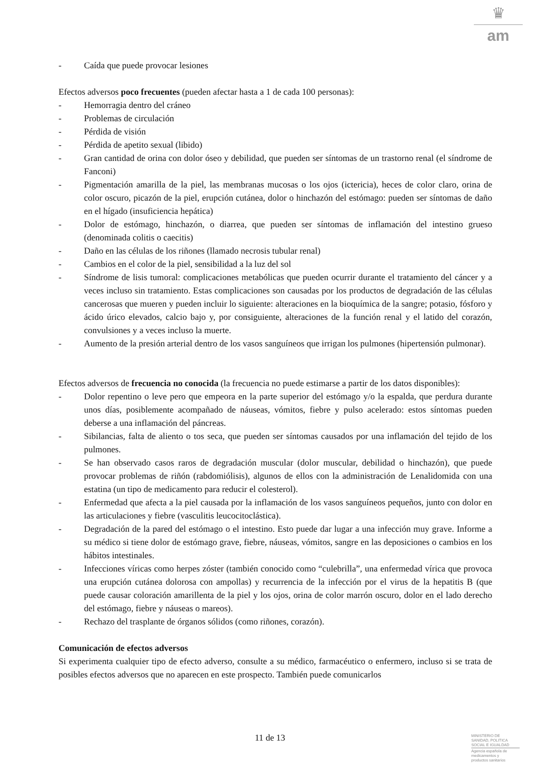♛
am
- Caída que puede provocar lesiones
Efectos adversos poco frecuentes (pueden afectar hasta a 1 de cada 100 personas):
- Hemorragia dentro del cráneo
- Problemas de circulación
- Pérdida de visión
- Pérdida de apetito sexual (libido)
- Gran cantidad de orina con dolor óseo y debilidad, que pueden ser síntomas de un trastorno renal (el síndrome de Fanconi)
- Pigmentación amarilla de la piel, las membranas mucosas o los ojos (ictericia), heces de color claro, orina de color oscuro, picazón de la piel, erupción cutánea, dolor o hinchazón del estómago: pueden ser síntomas de daño en el hígado (insuficiencia hepática)
- Dolor de estómago, hinchazón, o diarrea, que pueden ser síntomas de inflamación del intestino grueso (denominada colitis o caecitis)
- Daño en las células de los riñones (llamado necrosis tubular renal)
- Cambios en el color de la piel, sensibilidad a la luz del sol
- Síndrome de lisis tumoral: complicaciones metabólicas que pueden ocurrir durante el tratamiento del cáncer y a veces incluso sin tratamiento. Estas complicaciones son causadas por los productos de degradación de las células cancerosas que mueren y pueden incluir lo siguiente: alteraciones en la bioquímica de la sangre; potasio, fósforo y ácido úrico elevados, calcio bajo y, por consiguiente, alteraciones de la función renal y el latido del corazón, convulsiones y a veces incluso la muerte.
- Aumento de la presión arterial dentro de los vasos sanguíneos que irrigan los pulmones (hipertensión pulmonar).
Efectos adversos de frecuencia no conocida (la frecuencia no puede estimarse a partir de los datos disponibles):
- Dolor repentino o leve pero que empeora en la parte superior del estómago y/o la espalda, que perdura durante unos días, posiblemente acompañado de náuseas, vómitos, fiebre y pulso acelerado: estos síntomas pueden deberse a una inflamación del páncreas.
- Sibilancias, falta de aliento o tos seca, que pueden ser síntomas causados por una inflamación del tejido de los pulmones.
- Se han observado casos raros de degradación muscular (dolor muscular, debilidad o hinchazón), que puede provocar problemas de riñón (rabdomiólisis), algunos de ellos con la administración de Lenalidomida con una estatina (un tipo de medicamento para reducir el colesterol).
- Enfermedad que afecta a la piel causada por la inflamación de los vasos sanguíneos pequeños, junto con dolor en las articulaciones y fiebre (vasculitis leucocitoclástica).
- Degradación de la pared del estómago o el intestino. Esto puede dar lugar a una infección muy grave. Informe a su médico si tiene dolor de estómago grave, fiebre, náuseas, vómitos, sangre en las deposiciones o cambios en los hábitos intestinales.
- Infecciones víricas como herpes zóster (también conocido como “culebrilla”, una enfermedad vírica que provoca una erupción cutánea dolorosa con ampollas) y recurrencia de la infección por el virus de la hepatitis B (que puede causar coloración amarillenta de la piel y los ojos, orina de color marrón oscuro, dolor en el lado derecho del estómago, fiebre y náuseas o mareos).
- Rechazo del trasplante de órganos sólidos (como riñones, corazón).
Comunicación de efectos adversos
Si experimenta cualquier tipo de efecto adverso, consulte a su médico, farmacéutico o enfermero, incluso si se trata de posibles efectos adversos que no aparecen en este prospecto. También puede comunicarlos
11 de 13
MINISTERIO DE
SANIDAD, POLITICA
SOCIAL E IGUALDAD
Agencia española de
medicamentos y
productos sanitarios